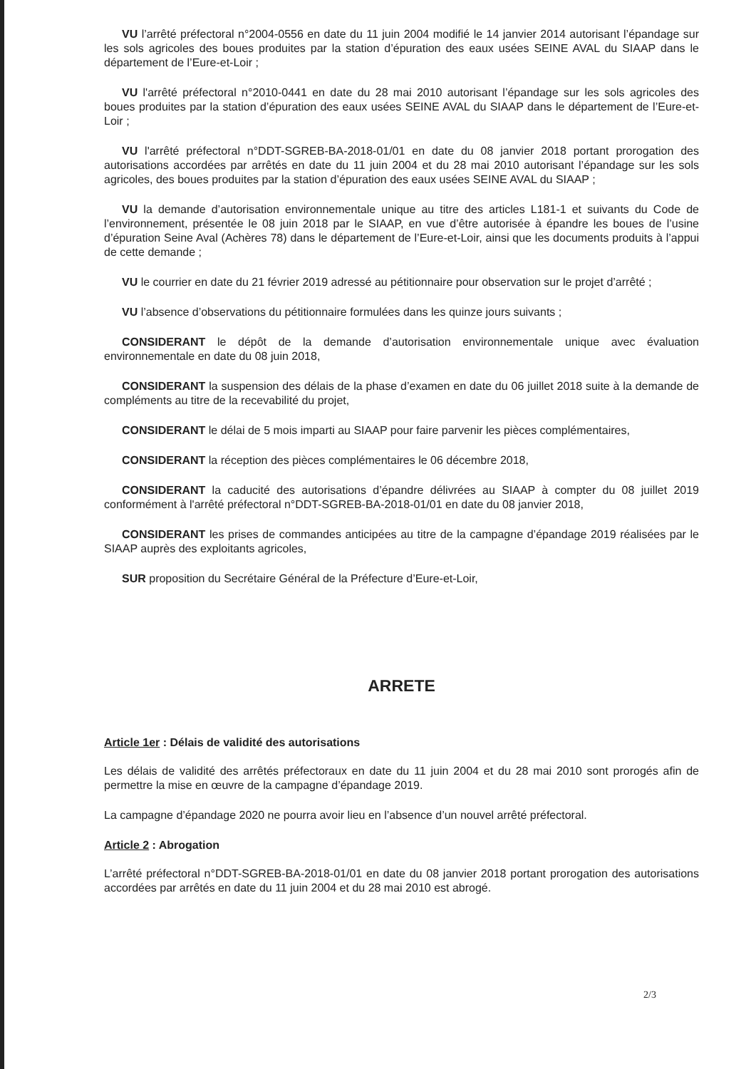VU l’arrêté préfectoral n°2004-0556 en date du 11 juin 2004 modifié le 14 janvier 2014 autorisant l’épandage sur les sols agricoles des boues produites par la station d’épuration des eaux usées SEINE AVAL du SIAAP dans le département de l’Eure-et-Loir ;
VU l'arrêté préfectoral n°2010-0441 en date du 28 mai 2010 autorisant l’épandage sur les sols agricoles des boues produites par la station d’épuration des eaux usées SEINE AVAL du SIAAP dans le département de l’Eure-et-Loir ;
VU l'arrêté préfectoral n°DDT-SGREB-BA-2018-01/01 en date du 08 janvier 2018 portant prorogation des autorisations accordées par arrêtés en date du 11 juin 2004 et du 28 mai 2010 autorisant l’épandage sur les sols agricoles, des boues produites par la station d’épuration des eaux usées SEINE AVAL du SIAAP ;
VU la demande d’autorisation environnementale unique au titre des articles L181-1 et suivants du Code de l’environnement, présentée le 08 juin 2018 par le SIAAP, en vue d’être autorisée à épandre les boues de l’usine d’épuration Seine Aval (Achères 78) dans le département de l’Eure-et-Loir, ainsi que les documents produits à l’appui de cette demande ;
VU le courrier en date du 21 février 2019 adressé au pétitionnaire pour observation sur le projet d’arrêté ;
VU l’absence d’observations du pétitionnaire formulées dans les quinze jours suivants ;
CONSIDERANT le dépôt de la demande d’autorisation environnementale unique avec évaluation environnementale en date du 08 juin 2018,
CONSIDERANT la suspension des délais de la phase d’examen en date du 06 juillet 2018 suite à la demande de compléments au titre de la recevabilité du projet,
CONSIDERANT le délai de 5 mois imparti au SIAAP pour faire parvenir les pièces complémentaires,
CONSIDERANT la réception des pièces complémentaires le 06 décembre 2018,
CONSIDERANT la caducité des autorisations d’épandre délivrées au SIAAP à compter du 08 juillet 2019 conformément à l'arrêté préfectoral n°DDT-SGREB-BA-2018-01/01 en date du 08 janvier 2018,
CONSIDERANT les prises de commandes anticipées au titre de la campagne d’épandage 2019 réalisées par le SIAAP auprès des exploitants agricoles,
SUR proposition du Secrétaire Général de la Préfecture d’Eure-et-Loir,
ARRETE
Article 1er : Délais de validité des autorisations
Les délais de validité des arrêtés préfectoraux en date du 11 juin 2004 et du 28 mai 2010 sont prorogés afin de permettre la mise en œuvre de la campagne d’épandage 2019.
La campagne d’épandage 2020 ne pourra avoir lieu en l’absence d’un nouvel arrêté préfectoral.
Article 2 : Abrogation
L’arrêté préfectoral n°DDT-SGREB-BA-2018-01/01 en date du 08 janvier 2018 portant prorogation des autorisations accordées par arrêtés en date du 11 juin 2004 et du 28 mai 2010 est abrogé.
2/3